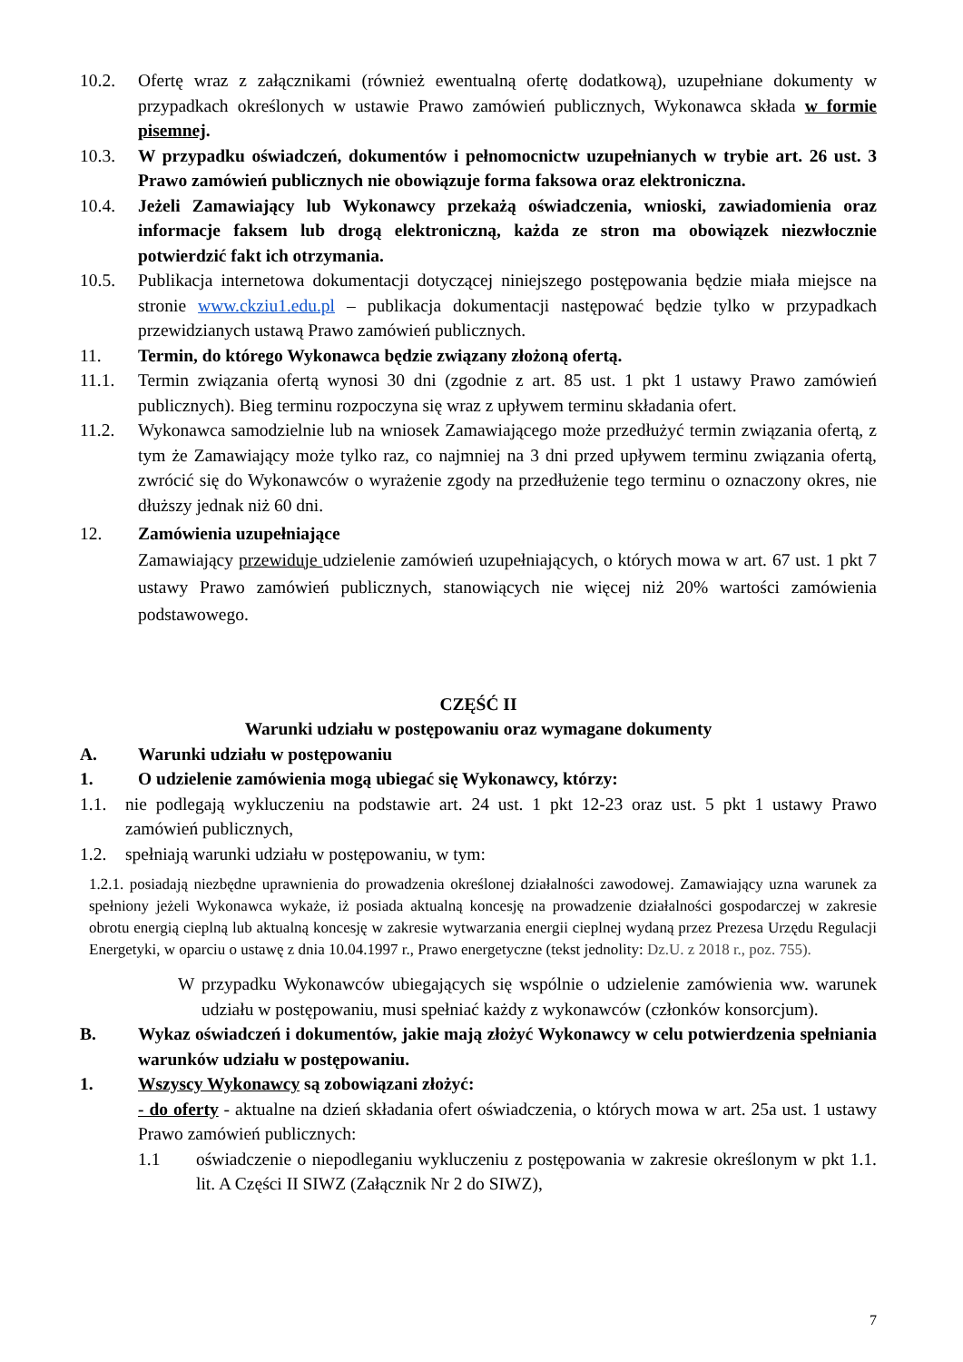10.2. Ofertę wraz z załącznikami (również ewentualną ofertę dodatkową), uzupełniane dokumenty w przypadkach określonych w ustawie Prawo zamówień publicznych, Wykonawca składa w formie pisemnej.
10.3. W przypadku oświadczeń, dokumentów i pełnomocnictw uzupełnianych w trybie art. 26 ust. 3 Prawo zamówień publicznych nie obowiązuje forma faksowa oraz elektroniczna.
10.4. Jeżeli Zamawiający lub Wykonawcy przekażą oświadczenia, wnioski, zawiadomienia oraz informacje faksem lub drogą elektroniczną, każda ze stron ma obowiązek niezwłocznie potwierdzić fakt ich otrzymania.
10.5. Publikacja internetowa dokumentacji dotyczącej niniejszego postępowania będzie miała miejsce na stronie www.ckziu1.edu.pl – publikacja dokumentacji następować będzie tylko w przypadkach przewidzianych ustawą Prawo zamówień publicznych.
11. Termin, do którego Wykonawca będzie związany złożoną ofertą.
11.1. Termin związania ofertą wynosi 30 dni (zgodnie z art. 85 ust. 1 pkt 1 ustawy Prawo zamówień publicznych). Bieg terminu rozpoczyna się wraz z upływem terminu składania ofert.
11.2. Wykonawca samodzielnie lub na wniosek Zamawiającego może przedłużyć termin związania ofertą, z tym że Zamawiający może tylko raz, co najmniej na 3 dni przed upływem terminu związania ofertą, zwrócić się do Wykonawców o wyrażenie zgody na przedłużenie tego terminu o oznaczony okres, nie dłuższy jednak niż 60 dni.
12. Zamówienia uzupełniające
Zamawiający przewiduje udzielenie zamówień uzupełniających, o których mowa w art. 67 ust. 1 pkt 7 ustawy Prawo zamówień publicznych, stanowiących nie więcej niż 20% wartości zamówienia podstawowego.
CZĘŚĆ II
Warunki udziału w postępowaniu oraz wymagane dokumenty
A. Warunki udziału w postępowaniu
1. O udzielenie zamówienia mogą ubiegać się Wykonawcy, którzy:
1.1. nie podlegają wykluczeniu na podstawie art. 24 ust. 1 pkt 12-23 oraz ust. 5 pkt 1 ustawy Prawo zamówień publicznych,
1.2. spełniają warunki udziału w postępowaniu, w tym:
1.2.1. posiadają niezbędne uprawnienia do prowadzenia określonej działalności zawodowej. Zamawiający uzna warunek za spełniony jeżeli Wykonawca wykaże, iż posiada aktualną koncesję na prowadzenie działalności gospodarczej w zakresie obrotu energią cieplną lub aktualną koncesję w zakresie wytwarzania energii cieplnej wydaną przez Prezesa Urzędu Regulacji Energetyki, w oparciu o ustawę z dnia 10.04.1997 r., Prawo energetyczne (tekst jednolity: Dz.U. z 2018 r., poz. 755).
W przypadku Wykonawców ubiegających się wspólnie o udzielenie zamówienia ww. warunek udziału w postępowaniu, musi spełniać każdy z wykonawców (członków konsorcjum).
B. Wykaz oświadczeń i dokumentów, jakie mają złożyć Wykonawcy w celu potwierdzenia spełniania warunków udziału w postępowaniu.
1. Wszyscy Wykonawcy są zobowiązani złożyć:
- do oferty - aktualne na dzień składania ofert oświadczenia, o których mowa w art. 25a ust. 1 ustawy Prawo zamówień publicznych:
1.1 oświadczenie o niepodleganiu wykluczeniu z postępowania w zakresie określonym w pkt 1.1. lit. A Części II SIWZ (Załącznik Nr 2 do SIWZ),
7